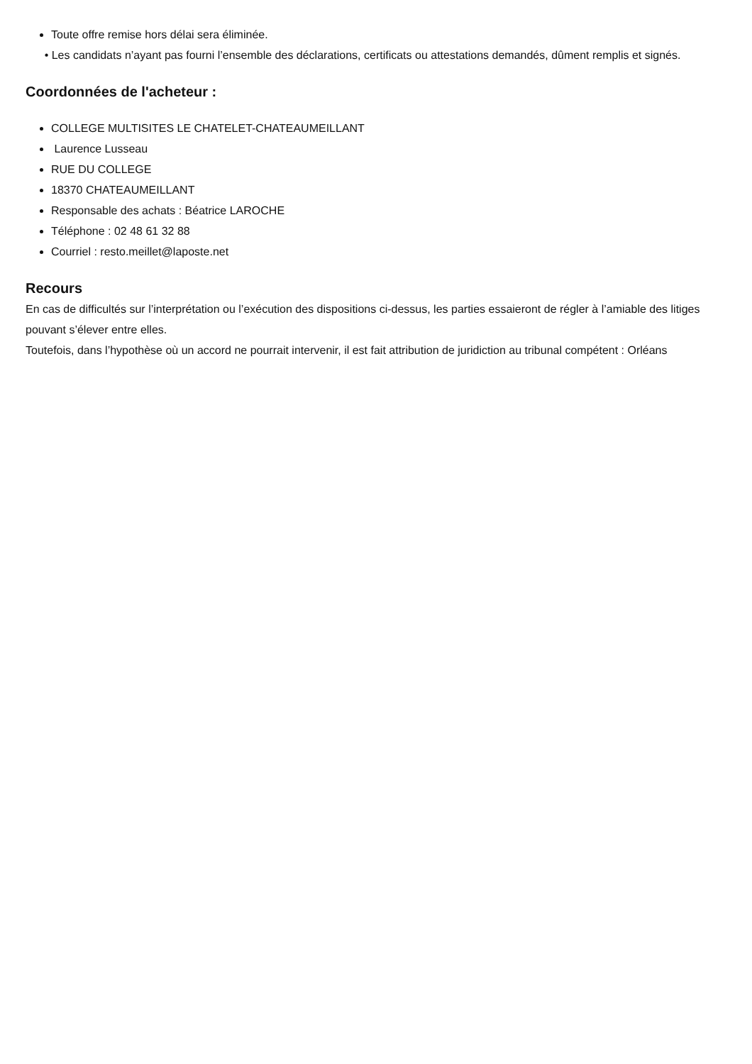Toute offre remise hors délai sera éliminée.
• Les candidats n’ayant pas fourni l’ensemble des déclarations, certificats ou attestations demandés, dûment remplis et signés.
Coordonnées de l'acheteur :
COLLEGE MULTISITES LE CHATELET-CHATEAUMEILLANT
Laurence Lusseau
RUE DU COLLEGE
18370 CHATEAUMEILLANT
Responsable des achats : Béatrice LAROCHE
Téléphone : 02 48 61 32 88
Courriel : resto.meillet@laposte.net
Recours
En cas de difficultés sur l’interprétation ou l’exécution des dispositions ci-dessus, les parties essaieront de régler à l’amiable des litiges pouvant s’élever entre elles.
Toutefois, dans l’hypothèse où un accord ne pourrait intervenir, il est fait attribution de juridiction au tribunal compétent : Orléans